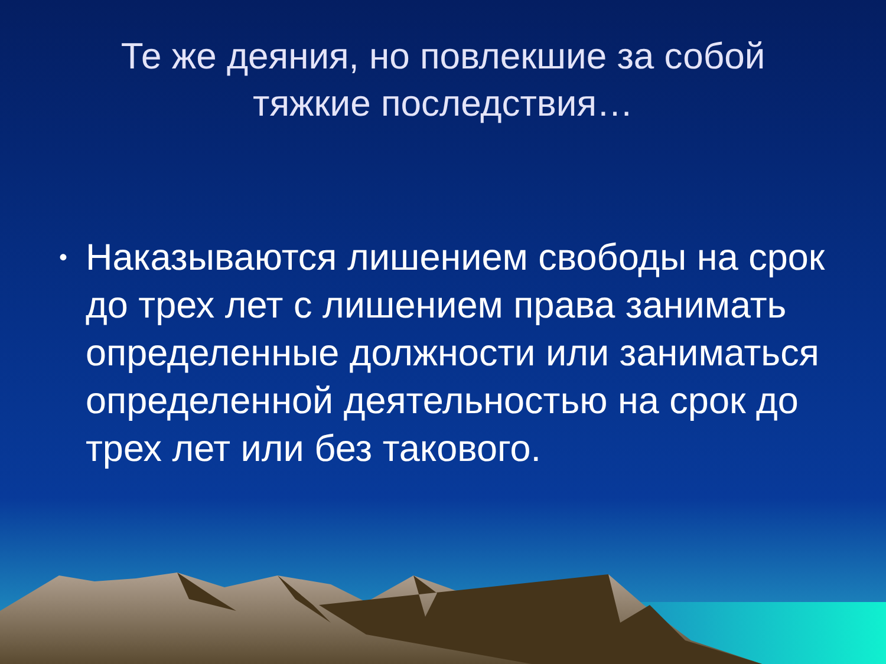Те же деяния, но повлекшие за собой тяжкие последствия…
• Наказываются лишением свободы на срок до трех лет с лишением права занимать определенные должности или заниматься определенной деятельностью на срок до трех лет или без такового.